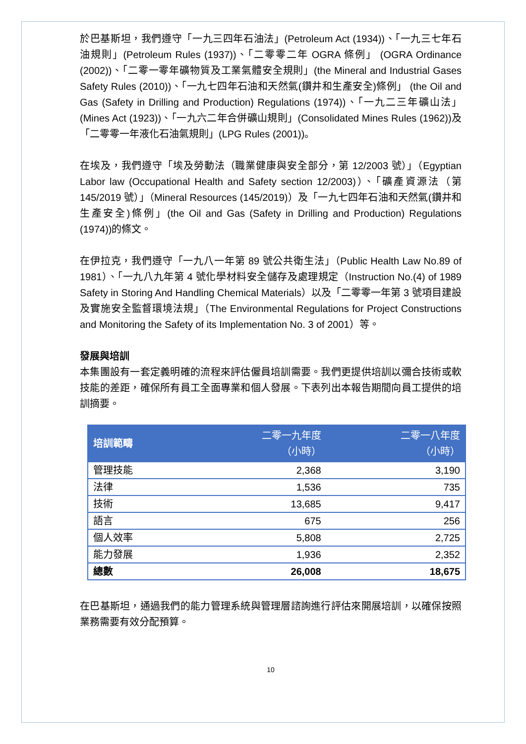於巴基斯坦，我們遵守「一九三四年石油法」(Petroleum Act (1934))、「一九三七年石油規則」(Petroleum Rules (1937))、「二零零二年 OGRA 條例」 (OGRA Ordinance (2002))、「二零一零年礦物質及工業氣體安全規則」(the Mineral and Industrial Gases Safety Rules (2010))、「一九七四年石油和天然氣(鑽井和生產安全)條例」 (the Oil and Gas (Safety in Drilling and Production) Regulations (1974))、「一九二三年礦山法」(Mines Act (1923))、「一九六二年合併礦山規則」(Consolidated Mines Rules (1962))及「二零零一年液化石油氣規則」(LPG Rules (2001))。
在埃及，我們遵守「埃及勞動法（職業健康與安全部分，第 12/2003 號）」（Egyptian Labor law (Occupational Health and Safety section 12/2003)）、「礦產資源法（第 145/2019 號）」（Mineral Resources (145/2019)）及「一九七四年石油和天然氣(鑽井和生產安全)條例」(the Oil and Gas (Safety in Drilling and Production) Regulations (1974))的條文。
在伊拉克，我們遵守「一九八一年第 89 號公共衛生法」（Public Health Law No.89 of 1981）、「一九八九年第 4 號化學材料安全儲存及處理規定（Instruction No.(4) of 1989 Safety in Storing And Handling Chemical Materials）以及「二零零一年第 3 號項目建設及實施安全監督環境法規」（The Environmental Regulations for Project Constructions and Monitoring the Safety of its Implementation No. 3 of 2001）等。
發展與培訓
本集團設有一套定義明確的流程來評估僱員培訓需要。我們更提供培訓以彌合技術或軟技能的差距，確保所有員工全面專業和個人發展。下表列出本報告期間向員工提供的培訓摘要。
| 培訓範疇 | 二零一九年度 （小時） | 二零一八年度 （小時） |
| --- | --- | --- |
| 管理技能 | 2,368 | 3,190 |
| 法律 | 1,536 | 735 |
| 技術 | 13,685 | 9,417 |
| 語言 | 675 | 256 |
| 個人效率 | 5,808 | 2,725 |
| 能力發展 | 1,936 | 2,352 |
| 總數 | 26,008 | 18,675 |
在巴基斯坦，通過我們的能力管理系統與管理層諮詢進行評估來開展培訓，以確保按照業務需要有效分配預算。
10